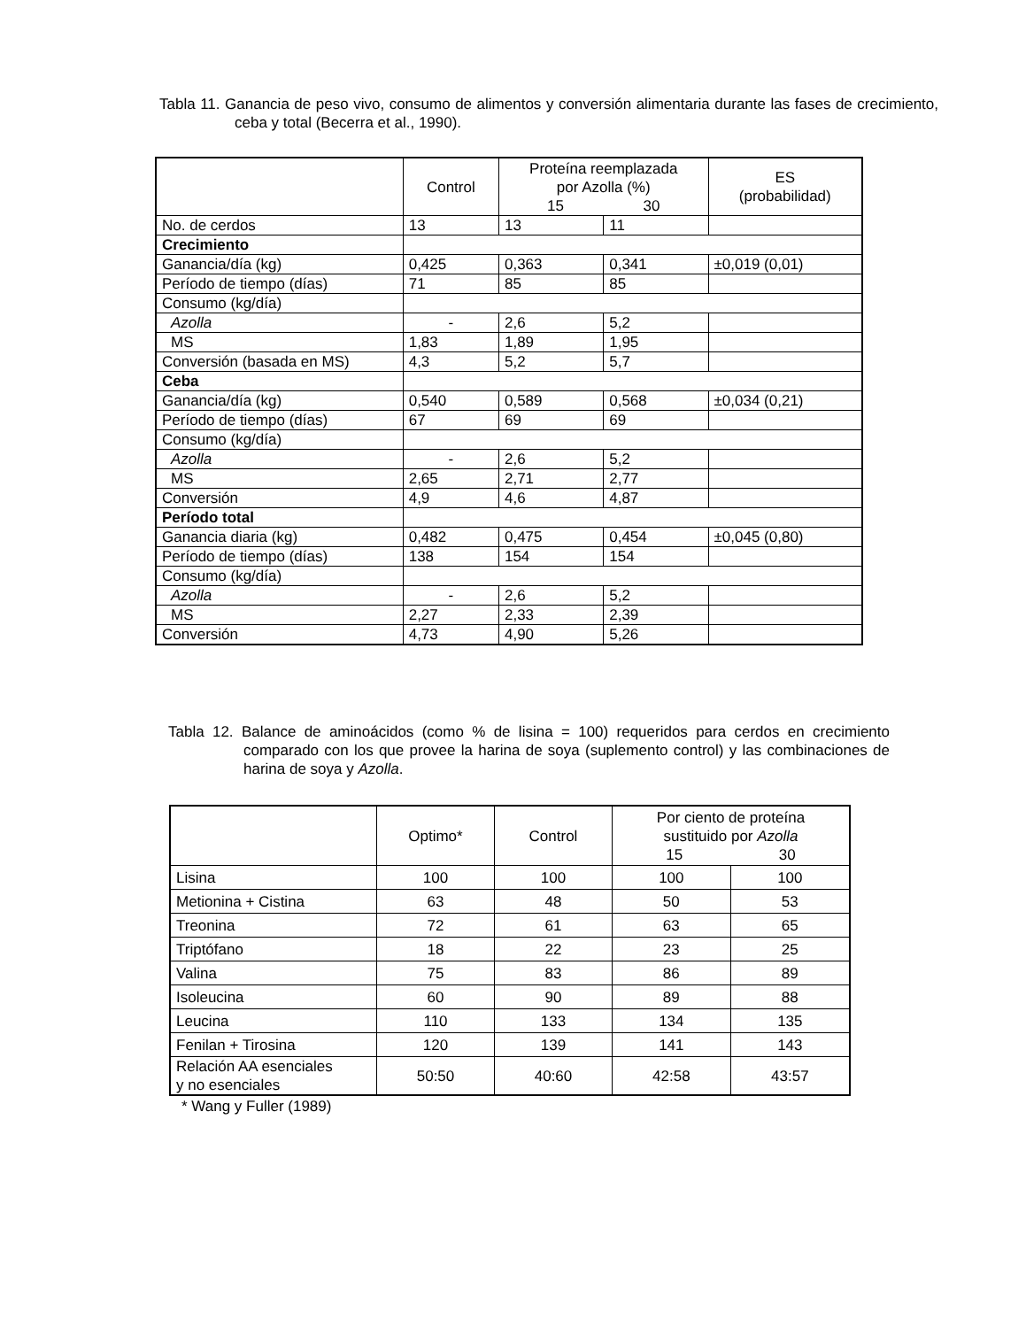Tabla 11. Ganancia de peso vivo, consumo de alimentos y conversión alimentaria durante las fases de crecimiento, ceba y total (Becerra et al., 1990).
| | Control | Proteína reemplazada por Azolla (%) 15 30 | | ES (probabilidad) |
| --- | --- | --- | --- | --- |
| No. de cerdos | 13 | 13 | 11 | |
| Crecimiento | | | | |
| Ganancia/día (kg) | 0,425 | 0,363 | 0,341 | ±0,019 (0,01) |
| Período de tiempo (días) | 71 | 85 | 85 | |
| Consumo (kg/día) | | | | |
| Azolla | - | 2,6 | 5,2 | |
| MS | 1,83 | 1,89 | 1,95 | |
| Conversión (basada en MS) | 4,3 | 5,2 | 5,7 | |
| Ceba | | | | |
| Ganancia/día (kg) | 0,540 | 0,589 | 0,568 | ±0,034 (0,21) |
| Período de tiempo (días) | 67 | 69 | 69 | |
| Consumo (kg/día) | | | | |
| Azolla | - | 2,6 | 5,2 | |
| MS | 2,65 | 2,71 | 2,77 | |
| Conversión | 4,9 | 4,6 | 4,87 | |
| Período total | | | | |
| Ganancia diaria (kg) | 0,482 | 0,475 | 0,454 | ±0,045 (0,80) |
| Período de tiempo (días) | 138 | 154 | 154 | |
| Consumo (kg/día) | | | | |
| Azolla | - | 2,6 | 5,2 | |
| MS | 2,27 | 2,33 | 2,39 | |
| Conversión | 4,73 | 4,90 | 5,26 | |
Tabla 12. Balance de aminoácidos (como % de lisina = 100) requeridos para cerdos en crecimiento comparado con los que provee la harina de soya (suplemento control) y las combinaciones de harina de soya y Azolla.
| | Optimo* | Control | Por ciento de proteína sustituido por Azolla 15 30 | |
| --- | --- | --- | --- | --- |
| Lisina | 100 | 100 | 100 | 100 |
| Metionina + Cistina | 63 | 48 | 50 | 53 |
| Treonina | 72 | 61 | 63 | 65 |
| Triptófano | 18 | 22 | 23 | 25 |
| Valina | 75 | 83 | 86 | 89 |
| Isoleucina | 60 | 90 | 89 | 88 |
| Leucina | 110 | 133 | 134 | 135 |
| Fenilan + Tirosina | 120 | 139 | 141 | 143 |
| Relación AA esenciales y no esenciales | 50:50 | 40:60 | 42:58 | 43:57 |
* Wang y Fuller (1989)